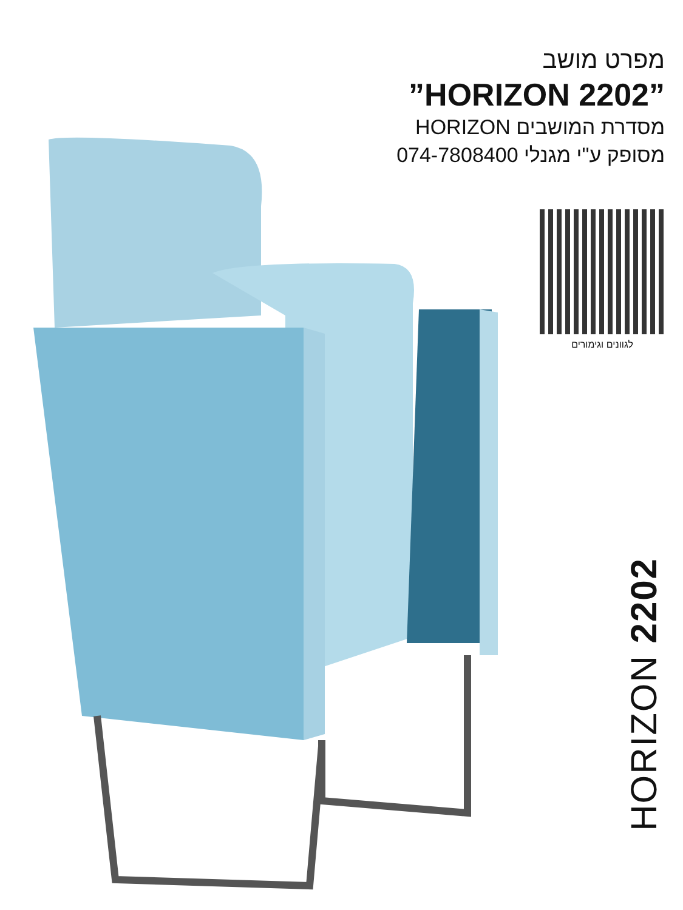מפרט מושב
”HORIZON 2202”
מסדרת המושבים HORIZON
מסופק ע"י מגנלי 074-7808400
לגוונים וגימורים
HORIZON 2202